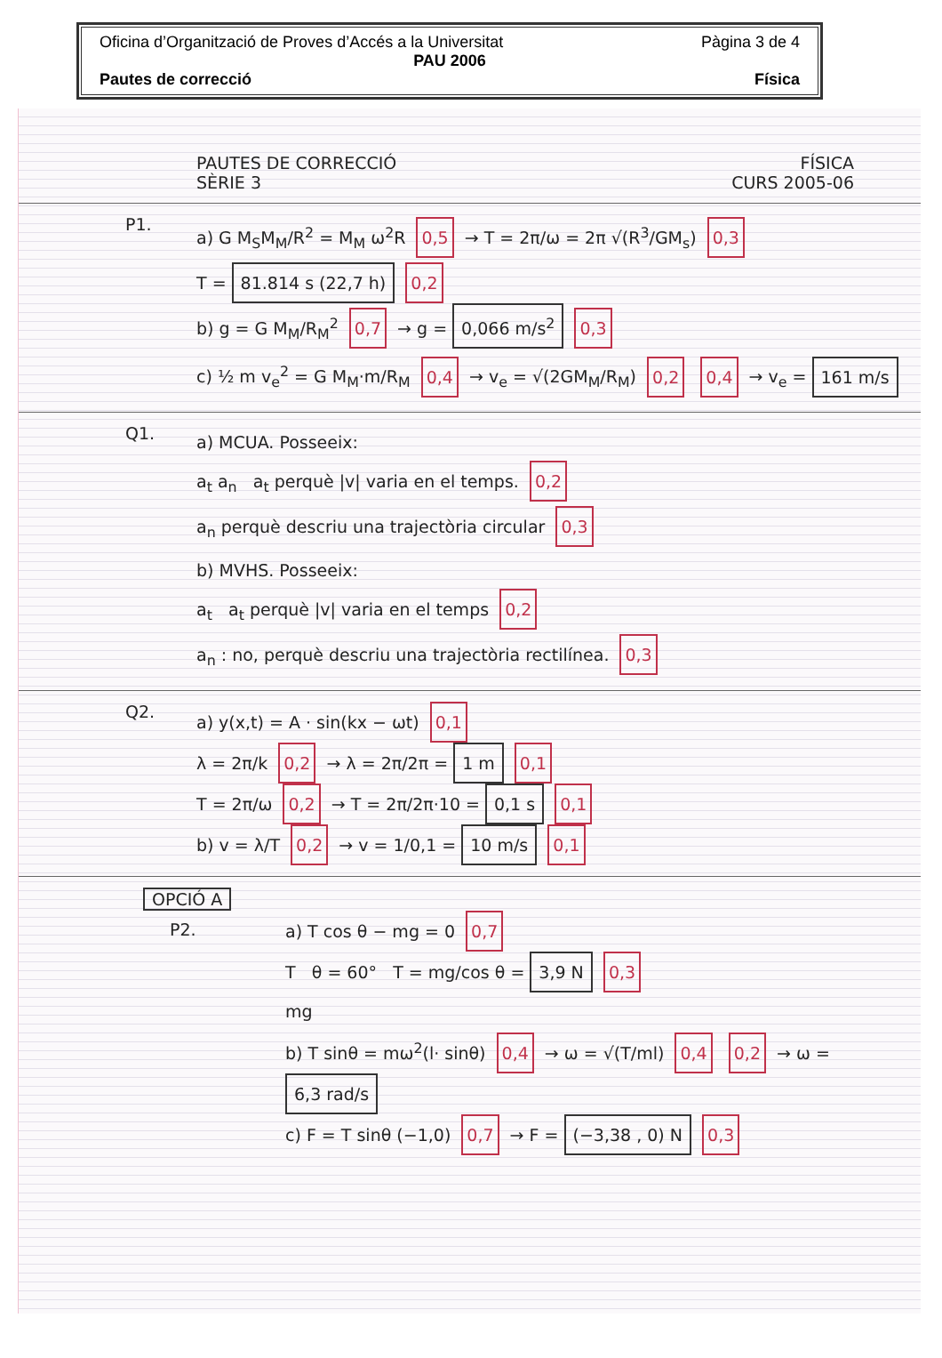Oficina d’Organització de Proves d’Accés a la Universitat Pàgina 3 de 4
PAU 2006
Pautes de correcció Física
PAUTES DE CORRECCIÓ FÍSICA
SÈRIE 3 CURS 2005-06
P1.
a) G M<sub>S</sub>M<sub>M</sub>/R<sup>2</sup> = M<sub>M</sub> ω<sup>2</sup>R 0,5 → T = 2π/ω = 2π √(R<sup>3</sup>/GM<sub>s</sub>) 0,3
T = 81.814 s (22,7 h) 0,2
b) g = G M<sub>M</sub>/R<sub>M</sub><sup>2</sup> 0,7 → g = 0,066 m/s<sup>2</sup> 0,3
c) ½ m v<sub>e</sub><sup>2</sup> = G M<sub>M</sub>·m/R<sub>M</sub> 0,4 → v<sub>e</sub> = √(2GM<sub>M</sub>/R<sub>M</sub>) 0,2 0,4 → v<sub>e</sub> = 161 m/s
Q1.
a) MCUA. Posseeix:
a<sub>t</sub> a<sub>n</sub> a<sub>t</sub> perquè |v| varia en el temps. 0,2
a<sub>n</sub> perquè descriu una trajectòria circular 0,3
b) MVHS. Posseeix:
a<sub>t</sub> a<sub>t</sub> perquè |v| varia en el temps 0,2
a<sub>n</sub> : no, perquè descriu una trajectòria rectilínea. 0,3
Q2.
a) y(x,t) = A · sin(kx − ωt) 0,1
λ = 2π/k 0,2 → λ = 2π/2π = 1 m 0,1
T = 2π/ω 0,2 → T = 2π/2π·10 = 0,1 s 0,1
b) v = λ/T 0,2 → v = 1/0,1 = 10 m/s 0,1
OPCIÓ A
P2.
a) T cos θ − mg = 0 0,7
T θ = 60° T = mg/cos θ = 3,9 N 0,3
mg
b) T sinθ = mω<sup>2</sup>(l· sinθ) 0,4 → ω = √(T/ml) 0,4 0,2 → ω = 6,3 rad/s
c) F = T sinθ (−1,0) 0,7 → F = (−3,38 , 0) N 0,3